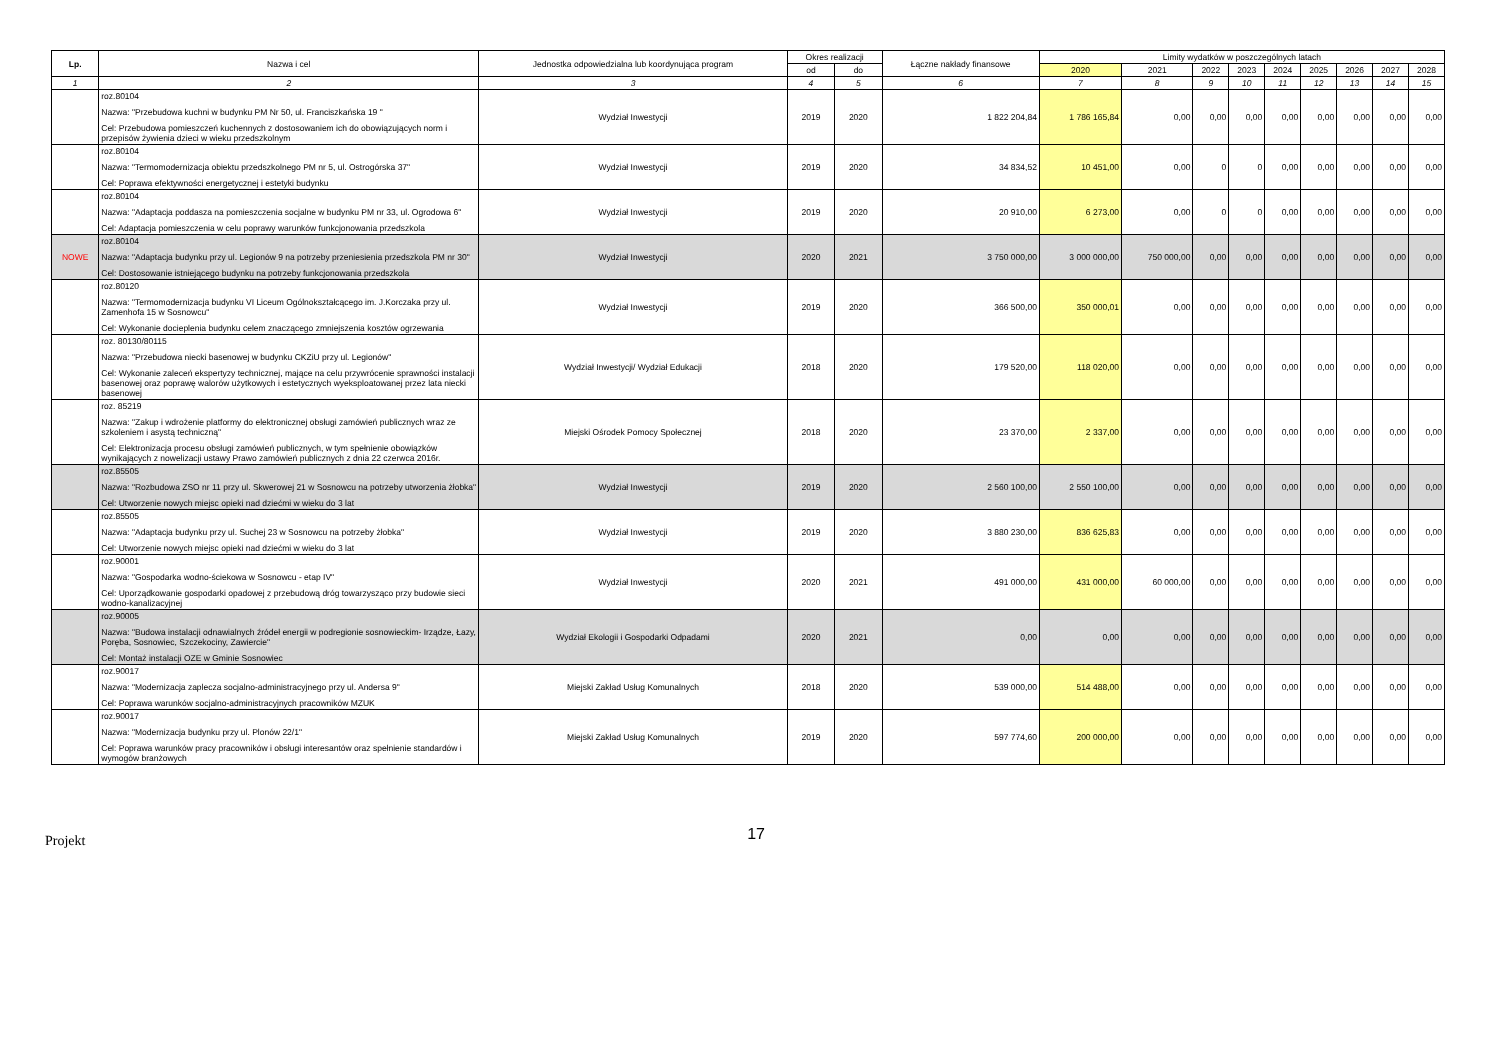| Lp. | Nazwa i cel | Jednostka odpowiedzialna lub koordynująca program | Okres realizacji | | Łączne nakłady finansowe | Limity wydatków w poszczególnych latach | | | | | | | | |
| --- | --- | --- | --- | --- | --- | --- | --- | --- | --- | --- | --- | --- | --- | --- |
| | | | od | do | | 2020 | 2021 | 2022 | 2023 | 2024 | 2025 | 2026 | 2027 | 2028 |
| 1 | 2 | 3 | 4 | 5 | 6 | 7 | 8 | 9 | 10 | 11 | 12 | 13 | 14 | 15 |
| | roz.80104 Nazwa: "Przebudowa kuchni w budynku PM Nr 50, ul. Franciszkańska 19 " Cel: Przebudowa pomieszczeń kuchennych z dostosowaniem ich do obowiązujących norm i przepisów żywienia dzieci w wieku przedszkolnym | Wydział Inwestycji | 2019 | 2020 | 1 822 204,84 | 1 786 165,84 | 0,00 | 0,00 | 0,00 | 0,00 | 0,00 | 0,00 | 0,00 | 0,00 |
| | roz.80104 Nazwa: "Termomodernizacja obiektu przedszkolnego PM nr 5, ul. Ostrogórska 37" Cel: Poprawa efektywności energetycznej i estetyki budynku | Wydział Inwestycji | 2019 | 2020 | 34 834,52 | 10 451,00 | 0,00 | 0 | 0 | 0,00 | 0,00 | 0,00 | 0,00 | 0,00 |
| | roz.80104 Nazwa: "Adaptacja poddasza na pomieszczenia socjalne w budynku PM nr 33, ul. Ogrodowa 6" Cel: Adaptacja pomieszczenia w celu poprawy warunków funkcjonowania przedszkola | Wydział Inwestycji | 2019 | 2020 | 20 910,00 | 6 273,00 | 0,00 | 0 | 0 | 0,00 | 0,00 | 0,00 | 0,00 | 0,00 |
| NOWE | roz.80104 Nazwa: "Adaptacja budynku przy ul. Legionów 9 na potrzeby przeniesienia przedszkola PM nr 30" Cel: Dostosowanie istniejącego budynku na potrzeby funkcjonowania przedszkola | Wydział Inwestycji | 2020 | 2021 | 3 750 000,00 | 3 000 000,00 | 750 000,00 | 0,00 | 0,00 | 0,00 | 0,00 | 0,00 | 0,00 | 0,00 |
| | roz.80120 Nazwa: "Termomodernizacja budynku VI Liceum Ogólnokształcącego im. J.Korczaka przy ul. Zamenhofa 15 w Sosnowcu" Cel: Wykonanie docieplenia budynku celem znaczącego zmniejszenia kosztów ogrzewania | Wydział Inwestycji | 2019 | 2020 | 366 500,00 | 350 000,01 | 0,00 | 0,00 | 0,00 | 0,00 | 0,00 | 0,00 | 0,00 | 0,00 |
| | roz. 80130/80115 Nazwa: "Przebudowa niecki basenowej w budynku CKZiU przy ul. Legionów" Cel: Wykonanie zaleceń ekspertyzy technicznej, mające na celu przywrócenie sprawności instalacji basenowej oraz poprawę walorów użytkowych i estetycznych wyeksploatowanej przez lata niecki basenowej | Wydział Inwestycji/ Wydział Edukacji | 2018 | 2020 | 179 520,00 | 118 020,00 | 0,00 | 0,00 | 0,00 | 0,00 | 0,00 | 0,00 | 0,00 | 0,00 |
| | roz. 85219 Nazwa: "Zakup i wdrożenie platformy do elektronicznej obsługi zamówień publicznych wraz ze szkoleniem i asystą techniczną" Cel: Elektronizacja procesu obsługi zamówień publicznych, w tym spełnienie obowiązków wynikających z nowelizacji ustawy Prawo zamówień publicznych z dnia 22 czerwca 2016r. | Miejski Ośrodek Pomocy Społecznej | 2018 | 2020 | 23 370,00 | 2 337,00 | 0,00 | 0,00 | 0,00 | 0,00 | 0,00 | 0,00 | 0,00 | 0,00 |
| | roz.85505 Nazwa: "Rozbudowa ZSO nr 11 przy ul. Skwerowej 21 w Sosnowcu na potrzeby utworzenia żłobka" Cel: Utworzenie nowych miejsc opieki nad dziećmi w wieku do 3 lat | Wydział Inwestycji | 2019 | 2020 | 2 560 100,00 | 2 550 100,00 | 0,00 | 0,00 | 0,00 | 0,00 | 0,00 | 0,00 | 0,00 | 0,00 |
| | roz.85505 Nazwa: "Adaptacja budynku przy ul. Suchej 23 w Sosnowcu na potrzeby żłobka" Cel: Utworzenie nowych miejsc opieki nad dziećmi w wieku do 3 lat | Wydział Inwestycji | 2019 | 2020 | 3 880 230,00 | 836 625,83 | 0,00 | 0,00 | 0,00 | 0,00 | 0,00 | 0,00 | 0,00 | 0,00 |
| | roz.90001 Nazwa: "Gospodarka wodno-ściekowa w Sosnowcu - etap IV" Cel: Uporządkowanie gospodarki opadowej z przebudową dróg towarzysząco przy budowie sieci wodno-kanalizacyjnej | Wydział Inwestycji | 2020 | 2021 | 491 000,00 | 431 000,00 | 60 000,00 | 0,00 | 0,00 | 0,00 | 0,00 | 0,00 | 0,00 | 0,00 |
| | roz.90005 Nazwa: "Budowa instalacji odnawialnych źródeł energii w podregionie sosnowieckim- Irządze, Łazy, Poręba, Sosnowiec, Szczekociny, Zawiercie" Cel: Montaż instalacji OZE w Gminie Sosnowiec | Wydział Ekologii i Gospodarki Odpadami | 2020 | 2021 | 0,00 | 0,00 | 0,00 | 0,00 | 0,00 | 0,00 | 0,00 | 0,00 | 0,00 | 0,00 |
| | roz.90017 Nazwa: "Modernizacja zaplecza socjalno-administracyjnego przy ul. Andersa 9" Cel: Poprawa warunków socjalno-administracyjnych pracowników MZUK | Miejski Zakład Usług Komunalnych | 2018 | 2020 | 539 000,00 | 514 488,00 | 0,00 | 0,00 | 0,00 | 0,00 | 0,00 | 0,00 | 0,00 | 0,00 |
| | roz.90017 Nazwa: "Modernizacja budynku przy ul. Plonów 22/1" Cel: Poprawa warunków pracy pracowników i obsługi interesantów oraz spełnienie standardów i wymogów branżowych | Miejski Zakład Usług Komunalnych | 2019 | 2020 | 597 774,60 | 200 000,00 | 0,00 | 0,00 | 0,00 | 0,00 | 0,00 | 0,00 | 0,00 | 0,00 |
Projekt 17